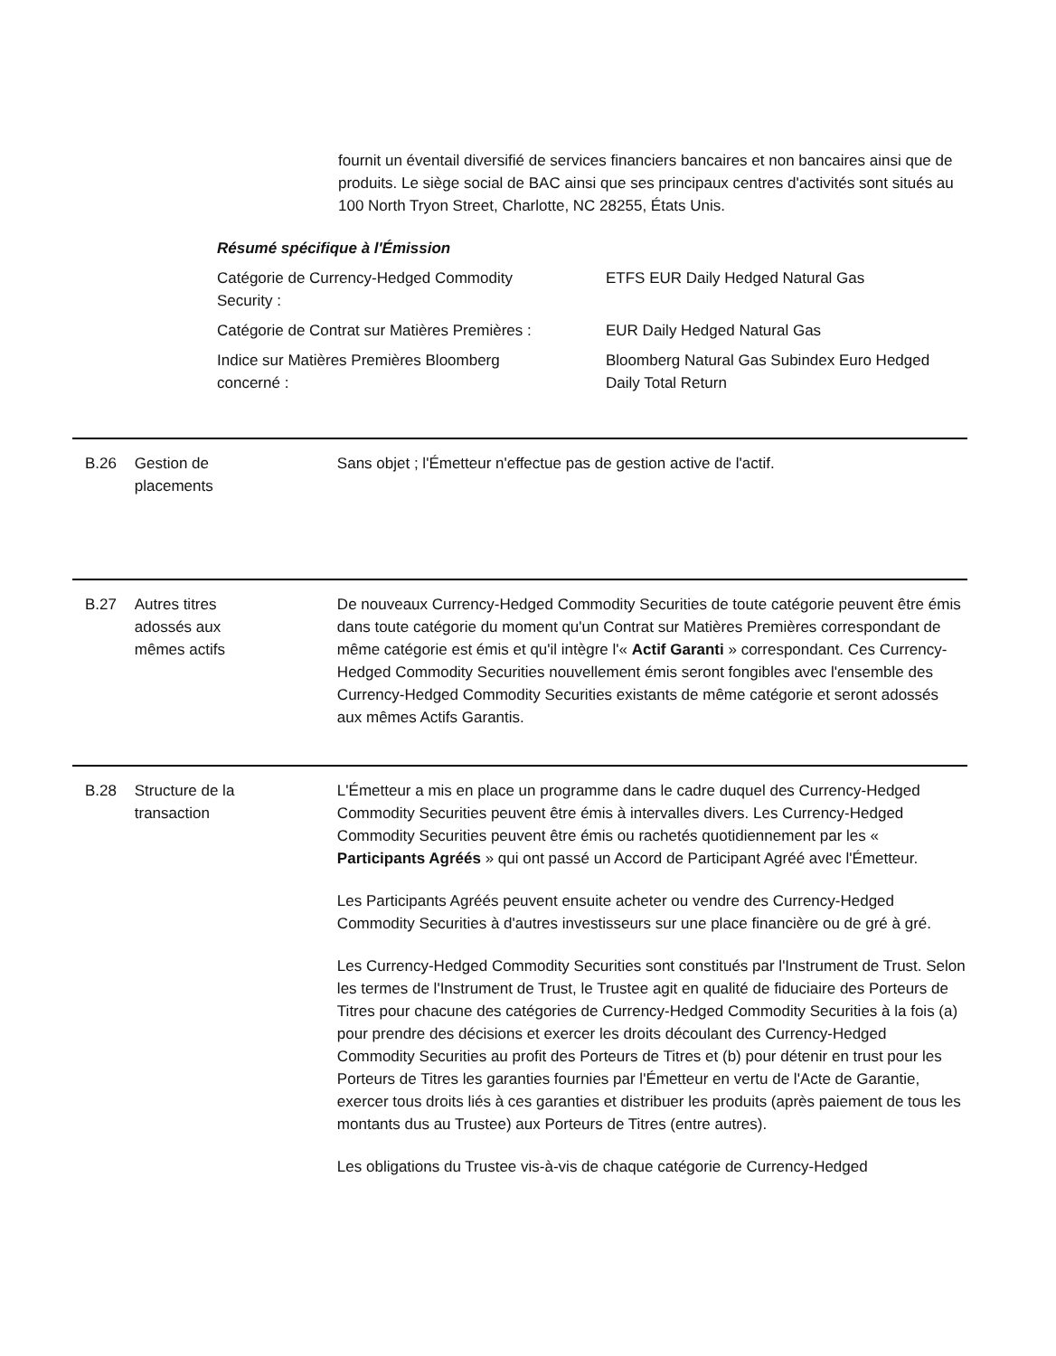fournit un éventail diversifié de services financiers bancaires et non bancaires ainsi que de produits. Le siège social de BAC ainsi que ses principaux centres d'activités sont situés au 100 North Tryon Street, Charlotte, NC 28255, États Unis.
Résumé spécifique à l'Émission
| Catégorie de Currency-Hedged Commodity Security : | ETFS EUR Daily Hedged Natural Gas |
| Catégorie de Contrat sur Matières Premières : | EUR Daily Hedged Natural Gas |
| Indice sur Matières Premières Bloomberg concerné : | Bloomberg Natural Gas Subindex Euro Hedged Daily Total Return |
B.26 Gestion de
placements
Sans objet ; l'Émetteur n'effectue pas de gestion active de l'actif.
B.27 Autres titres
adossés aux
mêmes actifs
De nouveaux Currency-Hedged Commodity Securities de toute catégorie peuvent être émis dans toute catégorie du moment qu'un Contrat sur Matières Premières correspondant de même catégorie est émis et qu'il intègre l'« Actif Garanti » correspondant. Ces Currency-Hedged Commodity Securities nouvellement émis seront fongibles avec l'ensemble des Currency-Hedged Commodity Securities existants de même catégorie et seront adossés aux mêmes Actifs Garantis.
B.28 Structure de la
transaction
L'Émetteur a mis en place un programme dans le cadre duquel des Currency-Hedged Commodity Securities peuvent être émis à intervalles divers. Les Currency-Hedged Commodity Securities peuvent être émis ou rachetés quotidiennement par les « Participants Agréés » qui ont passé un Accord de Participant Agréé avec l'Émetteur.
Les Participants Agréés peuvent ensuite acheter ou vendre des Currency-Hedged Commodity Securities à d'autres investisseurs sur une place financière ou de gré à gré.
Les Currency-Hedged Commodity Securities sont constitués par l'Instrument de Trust. Selon les termes de l'Instrument de Trust, le Trustee agit en qualité de fiduciaire des Porteurs de Titres pour chacune des catégories de Currency-Hedged Commodity Securities à la fois (a) pour prendre des décisions et exercer les droits découlant des Currency-Hedged Commodity Securities au profit des Porteurs de Titres et (b) pour détenir en trust pour les Porteurs de Titres les garanties fournies par l'Émetteur en vertu de l'Acte de Garantie, exercer tous droits liés à ces garanties et distribuer les produits (après paiement de tous les montants dus au Trustee) aux Porteurs de Titres (entre autres).
Les obligations du Trustee vis-à-vis de chaque catégorie de Currency-Hedged